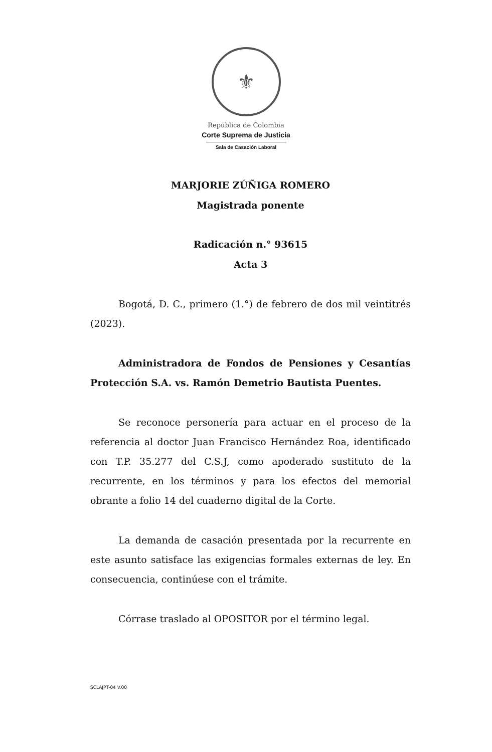⚜
República de Colombia
Corte Suprema de Justicia
Sala de Casación Laboral
MARJORIE ZÚÑIGA ROMERO
Magistrada ponente
Radicación n.° 93615
Acta 3
Bogotá, D. C., primero (1.°) de febrero de dos mil veintitrés (2023).
Administradora de Fondos de Pensiones y Cesantías Protección S.A. vs. Ramón Demetrio Bautista Puentes.
Se reconoce personería para actuar en el proceso de la referencia al doctor Juan Francisco Hernández Roa, identificado con T.P. 35.277 del C.S.J, como apoderado sustituto de la recurrente, en los términos y para los efectos del memorial obrante a folio 14 del cuaderno digital de la Corte.
La demanda de casación presentada por la recurrente en este asunto satisface las exigencias formales externas de ley. En consecuencia, continúese con el trámite.
Córrase traslado al OPOSITOR por el término legal.
SCLAJPT-04 V.00